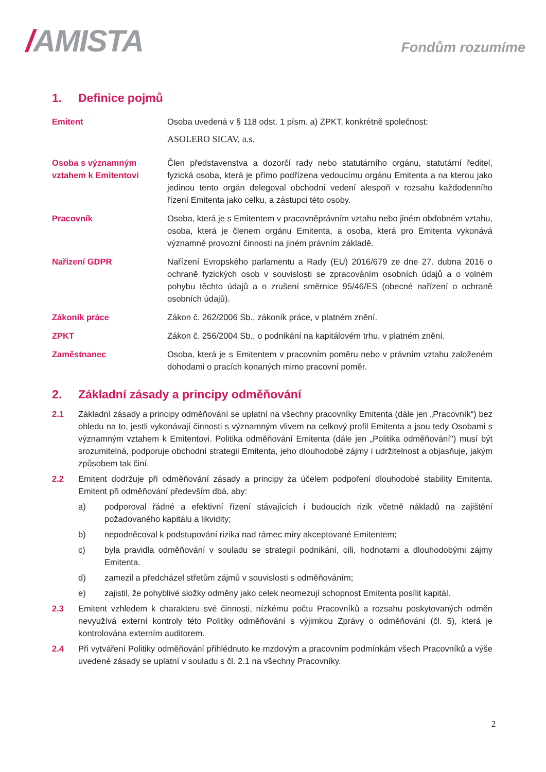/AMISTA
Fondům rozumíme
1. Definice pojmů
Emitent Osoba uvedená v § 118 odst. 1 písm. a) ZPKT, konkrétně společnost:
ASOLERO SICAV, a.s.
Osoba s významným vztahem k Emitentovi
Člen představenstva a dozorčí rady nebo statutárního orgánu, statutární ředitel, fyzická osoba, která je přímo podřízena vedoucímu orgánu Emitenta a na kterou jako jedinou tento orgán delegoval obchodní vedení alespoň v rozsahu každodenního řízení Emitenta jako celku, a zástupci této osoby.
Pracovník Osoba, která je s Emitentem v pracovněprávním vztahu nebo jiném obdobném vztahu, osoba, která je členem orgánu Emitenta, a osoba, která pro Emitenta vykonává významné provozní činnosti na jiném právním základě.
Nařízení GDPR Nařízení Evropského parlamentu a Rady (EU) 2016/679 ze dne 27. dubna 2016 o ochraně fyzických osob v souvislosti se zpracováním osobních údajů a o volném pohybu těchto údajů a o zrušení směrnice 95/46/ES (obecné nařízení o ochraně osobních údajů).
Zákoník práce Zákon č. 262/2006 Sb., zákoník práce, v platném znění.
ZPKT Zákon č. 256/2004 Sb., o podnikání na kapitálovém trhu, v platném znění.
Zaměstnanec Osoba, která je s Emitentem v pracovním poměru nebo v právním vztahu založeném dohodami o pracích konaných mimo pracovní poměr.
2. Základní zásady a principy odměňování
2.1 Základní zásady a principy odměňování se uplatní na všechny pracovníky Emitenta (dále jen „Pracovník“) bez ohledu na to, jestli vykonávají činnosti s významným vlivem na celkový profil Emitenta a jsou tedy Osobami s významným vztahem k Emitentovi. Politika odměňování Emitenta (dále jen „Politika odměňování") musí být srozumitelná, podporuje obchodní strategii Emitenta, jeho dlouhodobé zájmy i udržitelnost a objasňuje, jakým způsobem tak činí.
2.2 Emitent dodržuje při odměňování zásady a principy za účelem podpoření dlouhodobé stability Emitenta. Emitent při odměňování především dbá, aby:
a) podporoval řádné a efektivní řízení stávajících i budoucích rizik včetně nákladů na zajištění požadovaného kapitálu a likvidity;
b) nepodněcoval k podstupování rizika nad rámec míry akceptované Emitentem;
c) byla pravidla odměňování v souladu se strategií podnikání, cíli, hodnotami a dlouhodobými zájmy Emitenta.
d) zamezil a předcházel střetům zájmů v souvislosti s odměňováním;
e) zajistil, že pohyblivé složky odměny jako celek neomezují schopnost Emitenta posílit kapitál.
2.3 Emitent vzhledem k charakteru své činnosti, nízkému počtu Pracovníků a rozsahu poskytovaných odměn nevyužívá externí kontroly této Politiky odměňování s výjimkou Zprávy o odměňování (čl. 5), která je kontrolována externím auditorem.
2.4 Při vytváření Politiky odměňování přihlédnuto ke mzdovým a pracovním podmínkám všech Pracovníků a výše uvedené zásady se uplatní v souladu s čl. 2.1 na všechny Pracovníky.
2